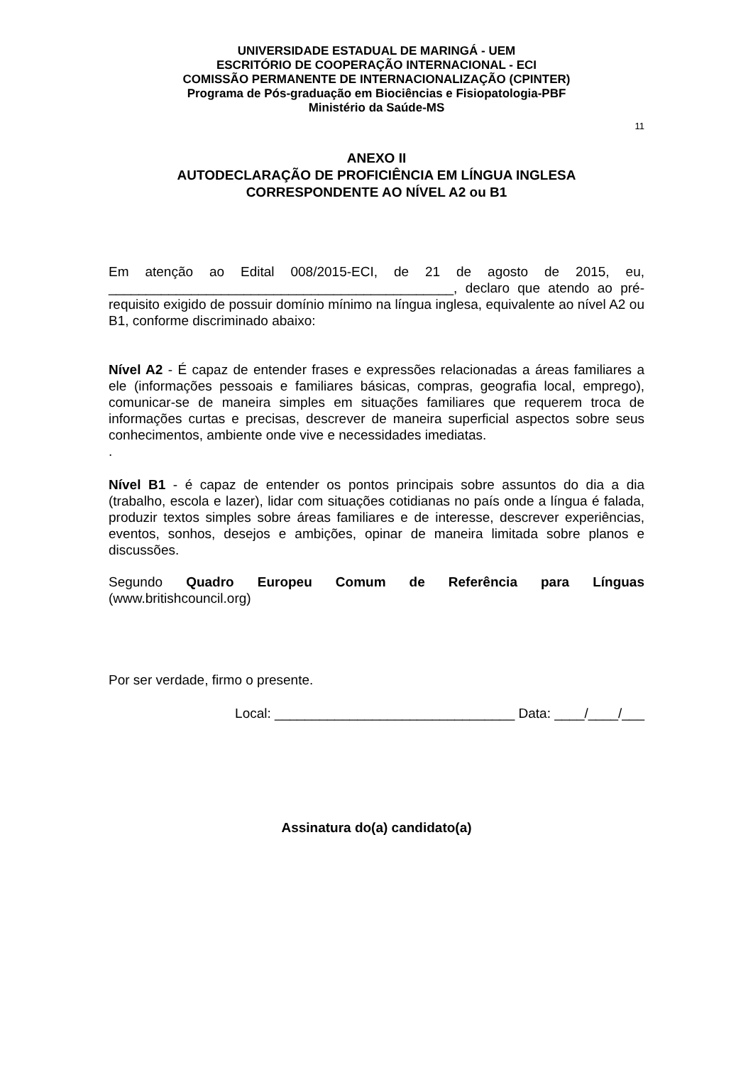UNIVERSIDADE ESTADUAL DE MARINGÁ - UEM
ESCRITÓRIO DE COOPERAÇÃO INTERNACIONAL - ECI
COMISSÃO PERMANENTE DE INTERNACIONALIZAÇÃO (CPINTER)
Programa de Pós-graduação em Biociências e Fisiopatologia-PBF
Ministério da Saúde-MS
11
ANEXO II
AUTODECLARAÇÃO DE PROFICIÊNCIA EM LÍNGUA INGLESA
CORRESPONDENTE AO NÍVEL A2 ou B1
Em atenção ao Edital 008/2015-ECI, de 21 de agosto de 2015, eu, ______________________________________________, declaro que atendo ao pré-requisito exigido de possuir domínio mínimo na língua inglesa, equivalente ao nível A2 ou B1, conforme discriminado abaixo:
Nível A2 - É capaz de entender frases e expressões relacionadas a áreas familiares a ele (informações pessoais e familiares básicas, compras, geografia local, emprego), comunicar-se de maneira simples em situações familiares que requerem troca de informações curtas e precisas, descrever de maneira superficial aspectos sobre seus conhecimentos, ambiente onde vive e necessidades imediatas.
.
Nível B1 - é capaz de entender os pontos principais sobre assuntos do dia a dia (trabalho, escola e lazer), lidar com situações cotidianas no país onde a língua é falada, produzir textos simples sobre áreas familiares e de interesse, descrever experiências, eventos, sonhos, desejos e ambições, opinar de maneira limitada sobre planos e discussões.
Segundo Quadro Europeu Comum de Referência para Línguas (www.britishcouncil.org)
Por ser verdade, firmo o presente.
Local: ________________________________ Data: ____/____/___
Assinatura do(a) candidato(a)